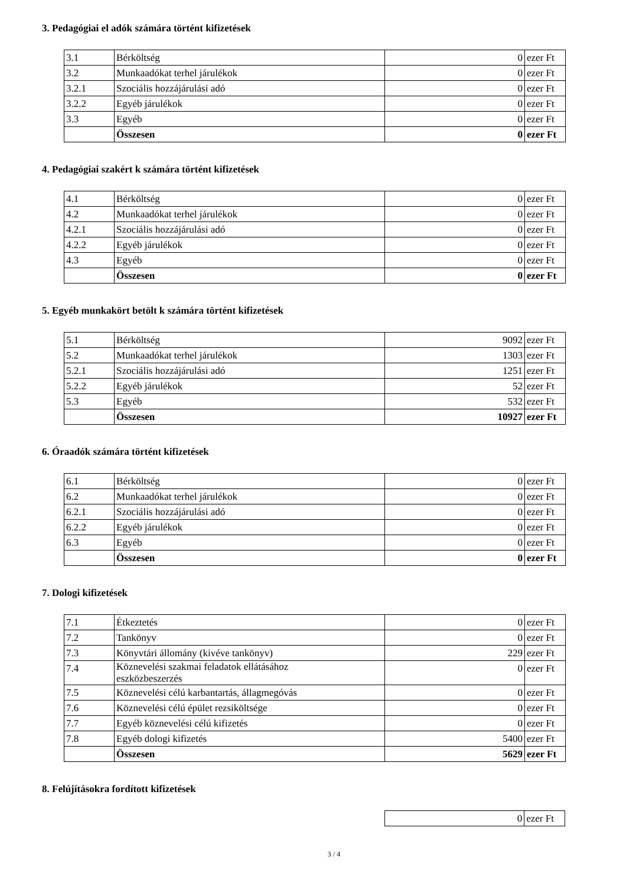3. Pedagógiai el adók számára történt kifizetések
| 3.1 | Bérköltség | 0 | ezer Ft |
| 3.2 | Munkaadókat terhel járulékok | 0 | ezer Ft |
| 3.2.1 | Szociális hozzájárulási adó | 0 | ezer Ft |
| 3.2.2 | Egyéb járulékok | 0 | ezer Ft |
| 3.3 | Egyéb | 0 | ezer Ft |
| | Összesen | 0 | ezer Ft |
4. Pedagógiai szakért k számára történt kifizetések
| 4.1 | Bérköltség | 0 | ezer Ft |
| 4.2 | Munkaadókat terhel járulékok | 0 | ezer Ft |
| 4.2.1 | Szociális hozzájárulási adó | 0 | ezer Ft |
| 4.2.2 | Egyéb járulékok | 0 | ezer Ft |
| 4.3 | Egyéb | 0 | ezer Ft |
| | Összesen | 0 | ezer Ft |
5. Egyéb munkakört betölt k számára történt kifizetések
| 5.1 | Bérköltség | 9092 | ezer Ft |
| 5.2 | Munkaadókat terhel járulékok | 1303 | ezer Ft |
| 5.2.1 | Szociális hozzájárulási adó | 1251 | ezer Ft |
| 5.2.2 | Egyéb járulékok | 52 | ezer Ft |
| 5.3 | Egyéb | 532 | ezer Ft |
| | Összesen | 10927 | ezer Ft |
6. Óraadók számára történt kifizetések
| 6.1 | Bérköltség | 0 | ezer Ft |
| 6.2 | Munkaadókat terhel járulékok | 0 | ezer Ft |
| 6.2.1 | Szociális hozzájárulási adó | 0 | ezer Ft |
| 6.2.2 | Egyéb járulékok | 0 | ezer Ft |
| 6.3 | Egyéb | 0 | ezer Ft |
| | Összesen | 0 | ezer Ft |
7. Dologi kifizetések
| 7.1 | Étkeztetés | 0 | ezer Ft |
| 7.2 | Tankönyv | 0 | ezer Ft |
| 7.3 | Könyvtári állomány (kivéve tankönyv) | 229 | ezer Ft |
| 7.4 | Köznevelési szakmai feladatok ellátásához eszközbeszerzés | 0 | ezer Ft |
| 7.5 | Köznevelési célú karbantartás, állagmegóvás | 0 | ezer Ft |
| 7.6 | Köznevelési célú épület rezsiköltsége | 0 | ezer Ft |
| 7.7 | Egyéb köznevelési célú kifizetés | 0 | ezer Ft |
| 7.8 | Egyéb dologi kifizetés | 5400 | ezer Ft |
| | Összesen | 5629 | ezer Ft |
8. Felújításokra fordított kifizetések
| 0 | ezer Ft |
3 / 4